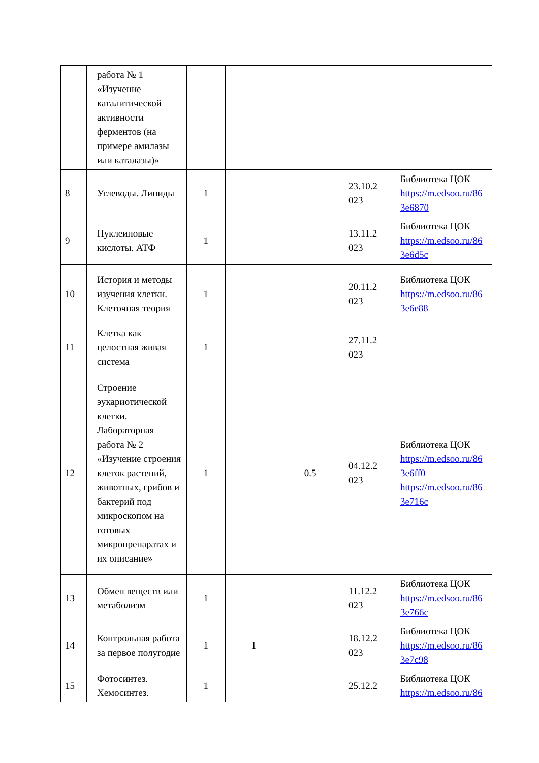| | работа № 1 «Изучение каталитической активности ферментов (на примере амилазы или каталазы)» | | | | | |
| 8 | Углеводы. Липиды | 1 | | | 23.10.2 023 | Библиотека ЦОК https://m.edsoo.ru/86 3e6870 |
| 9 | Нуклеиновые кислоты. АТФ | 1 | | | 13.11.2 023 | Библиотека ЦОК https://m.edsoo.ru/86 3e6d5c |
| 10 | История и методы изучения клетки. Клеточная теория | 1 | | | 20.11.2 023 | Библиотека ЦОК https://m.edsoo.ru/86 3e6e88 |
| 11 | Клетка как целостная живая система | 1 | | | 27.11.2 023 | |
| 12 | Строение эукариотической клетки. Лабораторная работа № 2 «Изучение строения клеток растений, животных, грибов и бактерий под микроскопом на готовых микропрепаратах и их описание» | 1 | | 0.5 | 04.12.2 023 | Библиотека ЦОК https://m.edsoo.ru/86 3e6ff0 https://m.edsoo.ru/86 3e716c |
| 13 | Обмен веществ или метаболизм | 1 | | | 11.12.2 023 | Библиотека ЦОК https://m.edsoo.ru/86 3e766c |
| 14 | Контрольная работа за первое полугодие | 1 | 1 | | 18.12.2 023 | Библиотека ЦОК https://m.edsoo.ru/86 3e7c98 |
| 15 | Фотосинтез. Хемосинтез. | 1 | | | 25.12.2 | Библиотека ЦОК https://m.edsoo.ru/86 |